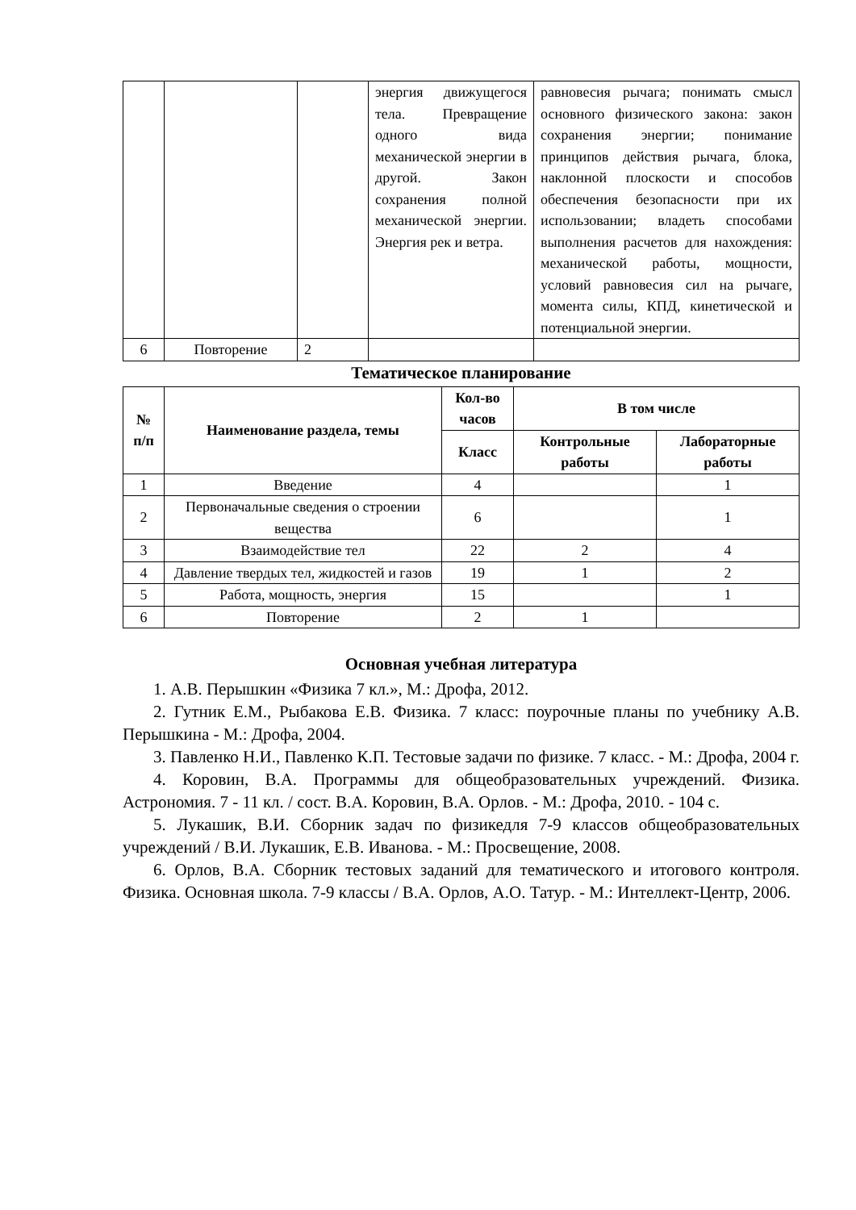| | | | энергия движущегося тела. Превращение одного вида механической энергии в другой. Закон сохранения полной механической энергии. Энергия рек и ветра. | равновесия рычага; понимать смысл основного физического закона: закон сохранения энергии; понимание принципов действия рычага, блока, наклонной плоскости и способов обеспечения безопасности при их использовании; владеть способами выполнения расчетов для нахождения: механической работы, мощности, условий равновесия сил на рычаге, момента силы, КПД, кинетической и потенциальной энергии. |
| 6 | Повторение | 2 | | |
Тематическое планирование
| № п/п | Наименование раздела, темы | Кол-во часов | В том числе | |
| --- | --- | --- | --- | --- |
| | | Класс | Контрольные работы | Лабораторные работы |
| 1 | Введение | 4 | | 1 |
| 2 | Первоначальные сведения о строении вещества | 6 | | 1 |
| 3 | Взаимодействие тел | 22 | 2 | 4 |
| 4 | Давление твердых тел, жидкостей и газов | 19 | 1 | 2 |
| 5 | Работа, мощность, энергия | 15 | | 1 |
| 6 | Повторение | 2 | 1 | |
Основная учебная литература
1. А.В. Перышкин «Физика 7 кл.», М.: Дрофа, 2012.
2. Гутник Е.М., Рыбакова Е.В. Физика. 7 класс: поурочные планы по учебнику А.В. Перышкина - М.: Дрофа, 2004.
3. Павленко Н.И., Павленко К.П. Тестовые задачи по физике. 7 класс. - М.: Дрофа, 2004 г.
4. Коровин, В.А. Программы для общеобразовательных учреждений. Физика. Астрономия. 7 - 11 кл. / сост. В.А. Коровин, В.А. Орлов. - М.: Дрофа, 2010. - 104 с.
5. Лукашик, В.И. Сборник задач по физикедля 7-9 классов общеобразовательных учреждений / В.И. Лукашик, Е.В. Иванова. - М.: Просвещение, 2008.
6. Орлов, В.А. Сборник тестовых заданий для тематического и итогового контроля. Физика. Основная школа. 7-9 классы / В.А. Орлов, А.О. Татур. - М.: Интеллект-Центр, 2006.